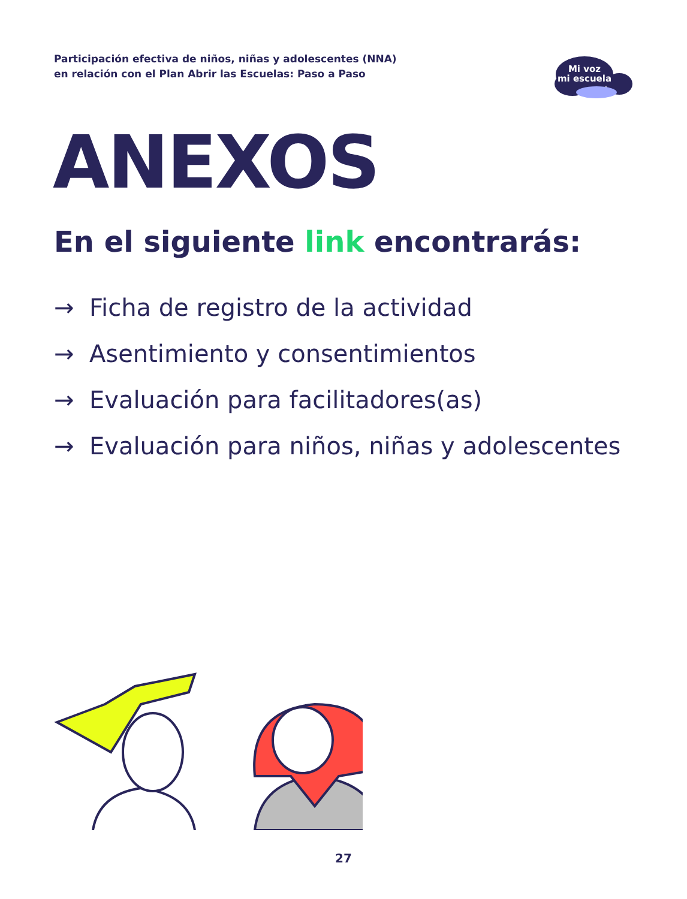Participación efectiva de niños, niñas y adolescentes (NNA)
en relación con el Plan Abrir las Escuelas: Paso a Paso
Mi voz
mi escuela
ANEXOS
En el siguiente link encontrarás:
→ Ficha de registro de la actividad
→ Asentimiento y consentimientos
→ Evaluación para facilitadores(as)
→ Evaluación para niños, niñas y adolescentes
27